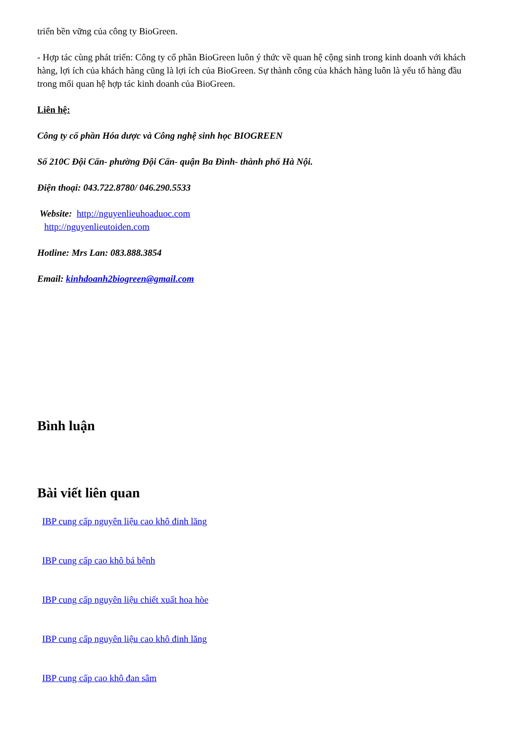triển bền vững của công ty BioGreen.
- Hợp tác cùng phát triển: Công ty cổ phần BioGreen luôn ý thức về quan hệ cộng sinh trong kinh doanh với khách hàng, lợi ích của khách hàng cũng là lợi ích của BioGreen. Sự thành công của khách hàng luôn là yếu tố hàng đầu trong mối quan hệ hợp tác kinh doanh của BioGreen.
Liên hệ:
Công ty cổ phần Hóa dược và Công nghệ sinh học BIOGREEN
Số 210C Đội Cấn- phường Đội Cấn- quận Ba Đình- thành phố Hà Nội.
Điện thoại: 043.722.8780/ 046.290.5533
Website: http://nguyenlieuhoaduoc.com
http://nguyenlieutoiden.com
Hotline: Mrs Lan: 083.888.3854
Email: kinhdoanh2biogreen@gmail.com
Bình luận
Bài viết liên quan
IBP cung cấp nguyên liệu cao khô đinh lăng
IBP cung cấp cao khô bá bệnh
IBP cung cấp nguyên liệu chiết xuất hoa hòe
IBP cung cấp nguyên liệu cao khô đinh lăng
IBP cung cấp cao khô đan sâm